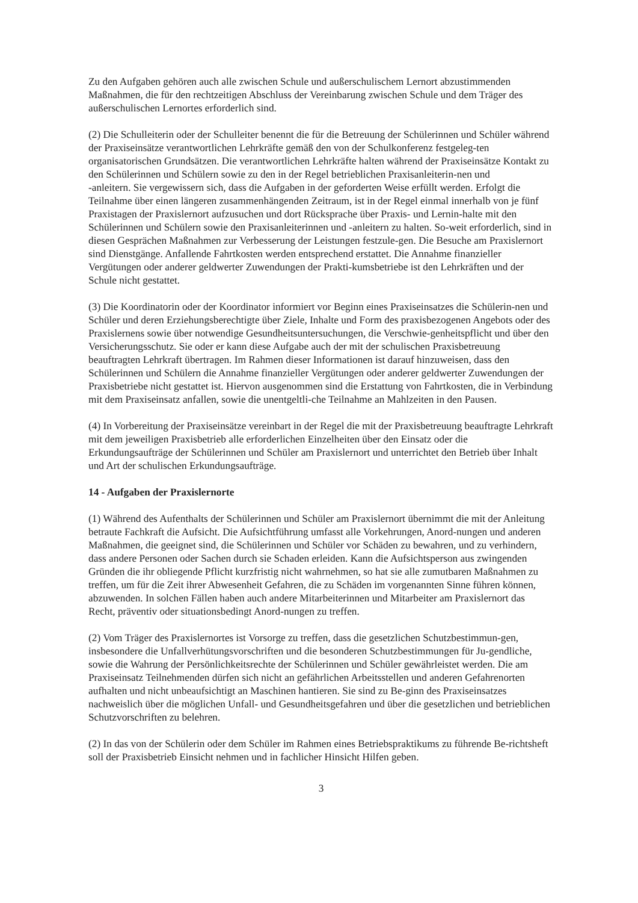Zu den Aufgaben gehören auch alle zwischen Schule und außerschulischem Lernort abzustimmenden Maßnahmen, die für den rechtzeitigen Abschluss der Vereinbarung zwischen Schule und dem Träger des außerschulischen Lernortes erforderlich sind.
(2) Die Schulleiterin oder der Schulleiter benennt die für die Betreuung der Schülerinnen und Schüler während der Praxiseinsätze verantwortlichen Lehrkräfte gemäß den von der Schulkonferenz festgeleg-ten organisatorischen Grundsätzen. Die verantwortlichen Lehrkräfte halten während der Praxiseinsätze Kontakt zu den Schülerinnen und Schülern sowie zu den in der Regel betrieblichen Praxisanleiterin-nen und
-anleitern. Sie vergewissern sich, dass die Aufgaben in der geforderten Weise erfüllt werden. Erfolgt die Teilnahme über einen längeren zusammenhängenden Zeitraum, ist in der Regel einmal innerhalb von je fünf Praxistagen der Praxislernort aufzusuchen und dort Rücksprache über Praxis- und Lernin-halte mit den Schülerinnen und Schülern sowie den Praxisanleiterinnen und -anleitern zu halten. So-weit erforderlich, sind in diesen Gesprächen Maßnahmen zur Verbesserung der Leistungen festzule-gen. Die Besuche am Praxislernort sind Dienstgänge. Anfallende Fahrtkosten werden entsprechend erstattet. Die Annahme finanzieller Vergütungen oder anderer geldwerter Zuwendungen der Prakti-kumsbetriebe ist den Lehrkräften und der Schule nicht gestattet.
(3) Die Koordinatorin oder der Koordinator informiert vor Beginn eines Praxiseinsatzes die Schülerin-nen und Schüler und deren Erziehungsberechtigte über Ziele, Inhalte und Form des praxisbezogenen Angebots oder des Praxislernens sowie über notwendige Gesundheitsuntersuchungen, die Verschwie-genheitspflicht und über den Versicherungsschutz. Sie oder er kann diese Aufgabe auch der mit der schulischen Praxisbetreuung beauftragten Lehrkraft übertragen. Im Rahmen dieser Informationen ist darauf hinzuweisen, dass den Schülerinnen und Schülern die Annahme finanzieller Vergütungen oder anderer geldwerter Zuwendungen der Praxisbetriebe nicht gestattet ist. Hiervon ausgenommen sind die Erstattung von Fahrtkosten, die in Verbindung mit dem Praxiseinsatz anfallen, sowie die unentgeltli-che Teilnahme an Mahlzeiten in den Pausen.
(4) In Vorbereitung der Praxiseinsätze vereinbart in der Regel die mit der Praxisbetreuung beauftragte Lehrkraft mit dem jeweiligen Praxisbetrieb alle erforderlichen Einzelheiten über den Einsatz oder die Erkundungsaufträge der Schülerinnen und Schüler am Praxislernort und unterrichtet den Betrieb über Inhalt und Art der schulischen Erkundungsaufträge.
14 - Aufgaben der Praxislernorte
(1) Während des Aufenthalts der Schülerinnen und Schüler am Praxislernort übernimmt die mit der Anleitung betraute Fachkraft die Aufsicht. Die Aufsichtführung umfasst alle Vorkehrungen, Anord-nungen und anderen Maßnahmen, die geeignet sind, die Schülerinnen und Schüler vor Schäden zu bewahren, und zu verhindern, dass andere Personen oder Sachen durch sie Schaden erleiden. Kann die Aufsichtsperson aus zwingenden Gründen die ihr obliegende Pflicht kurzfristig nicht wahrnehmen, so hat sie alle zumutbaren Maßnahmen zu treffen, um für die Zeit ihrer Abwesenheit Gefahren, die zu Schäden im vorgenannten Sinne führen können, abzuwenden. In solchen Fällen haben auch andere Mitarbeiterinnen und Mitarbeiter am Praxislernort das Recht, präventiv oder situationsbedingt Anord-nungen zu treffen.
(2) Vom Träger des Praxislernortes ist Vorsorge zu treffen, dass die gesetzlichen Schutzbestimmun-gen, insbesondere die Unfallverhütungsvorschriften und die besonderen Schutzbestimmungen für Ju-gendliche, sowie die Wahrung der Persönlichkeitsrechte der Schülerinnen und Schüler gewährleistet werden. Die am Praxiseinsatz Teilnehmenden dürfen sich nicht an gefährlichen Arbeitsstellen und anderen Gefahrenorten aufhalten und nicht unbeaufsichtigt an Maschinen hantieren. Sie sind zu Be-ginn des Praxiseinsatzes nachweislich über die möglichen Unfall- und Gesundheitsgefahren und über die gesetzlichen und betrieblichen Schutzvorschriften zu belehren.
(2) In das von der Schülerin oder dem Schüler im Rahmen eines Betriebspraktikums zu führende Be-richtsheft soll der Praxisbetrieb Einsicht nehmen und in fachlicher Hinsicht Hilfen geben.
3